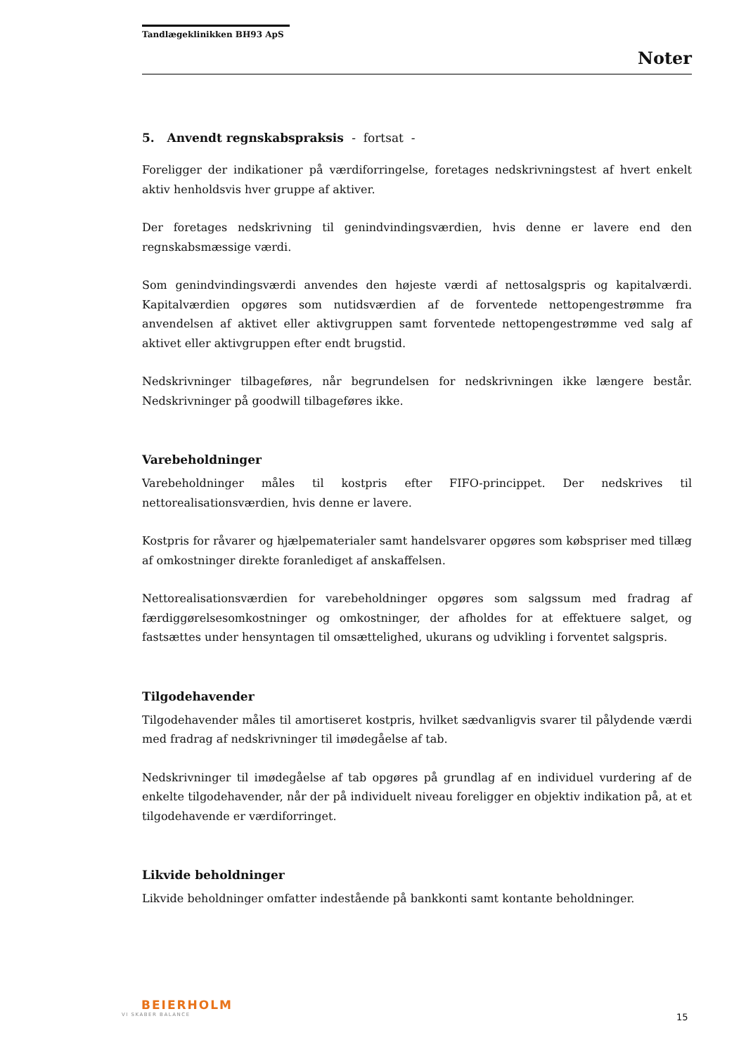Tandlægeklinikken BH93 ApS
Noter
5. Anvendt regnskabspraksis - fortsat -
Foreligger der indikationer på værdiforringelse, foretages nedskrivningstest af hvert enkelt aktiv henholdsvis hver gruppe af aktiver.
Der foretages nedskrivning til genindvindingsværdien, hvis denne er lavere end den regnskabsmæssige værdi.
Som genindvindingsværdi anvendes den højeste værdi af nettosalgspris og kapitalværdi. Kapitalværdien opgøres som nutidsværdien af de forventede nettopengestrømme fra anvendelsen af aktivet eller aktivgruppen samt forventede nettopengestrømme ved salg af aktivet eller aktivgruppen efter endt brugstid.
Nedskrivninger tilbageføres, når begrundelsen for nedskrivningen ikke længere består. Nedskrivninger på goodwill tilbageføres ikke.
Varebeholdninger
Varebeholdninger måles til kostpris efter FIFO-princippet. Der nedskrives til nettorealisationsværdien, hvis denne er lavere.
Kostpris for råvarer og hjælpematerialer samt handelsvarer opgøres som købspriser med tillæg af omkostninger direkte foranlediget af anskaffelsen.
Nettorealisationsværdien for varebeholdninger opgøres som salgssum med fradrag af færdiggørelsesomkostninger og omkostninger, der afholdes for at effektuere salget, og fastsættes under hensyntagen til omsættelighed, ukurans og udvikling i forventet salgspris.
Tilgodehavender
Tilgodehavender måles til amortiseret kostpris, hvilket sædvanligvis svarer til pålydende værdi med fradrag af nedskrivninger til imødegåelse af tab.
Nedskrivninger til imødegåelse af tab opgøres på grundlag af en individuel vurdering af de enkelte tilgodehavender, når der på individuelt niveau foreligger en objektiv indikation på, at et tilgodehavende er værdiforringet.
Likvide beholdninger
Likvide beholdninger omfatter indestående på bankkonti samt kontante beholdninger.
BEIERHOLM
VI SKABER BALANCE
15